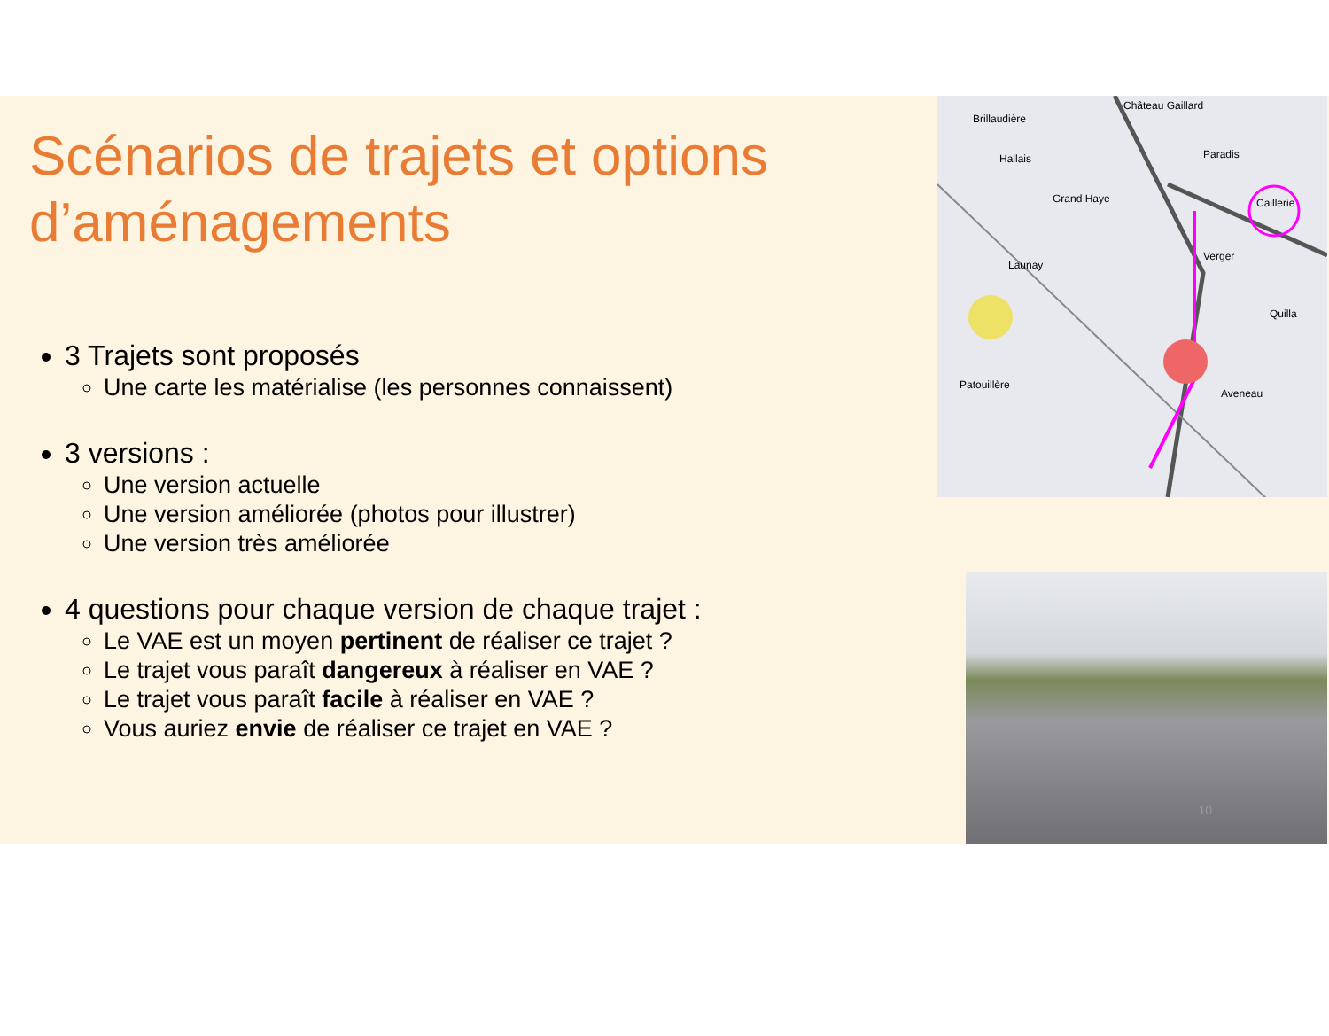Scénarios de trajets et options d’aménagements
3 Trajets sont proposés
Une carte les matérialise (les personnes connaissent)
3 versions :
Une version actuelle
Une version améliorée (photos pour illustrer)
Une version très améliorée
4 questions pour chaque version de chaque trajet :
Le VAE est un moyen pertinent de réaliser ce trajet ?
Le trajet vous paraît dangereux à réaliser en VAE ?
Le trajet vous paraît facile à réaliser en VAE ?
Vous auriez envie de réaliser ce trajet en VAE ?
Brillaudière
Château Gaillard
Hallais
Paradis
Grand Haye
Caillerie
Launay
Verger
Quilla
Patouillère
Aveneau
10